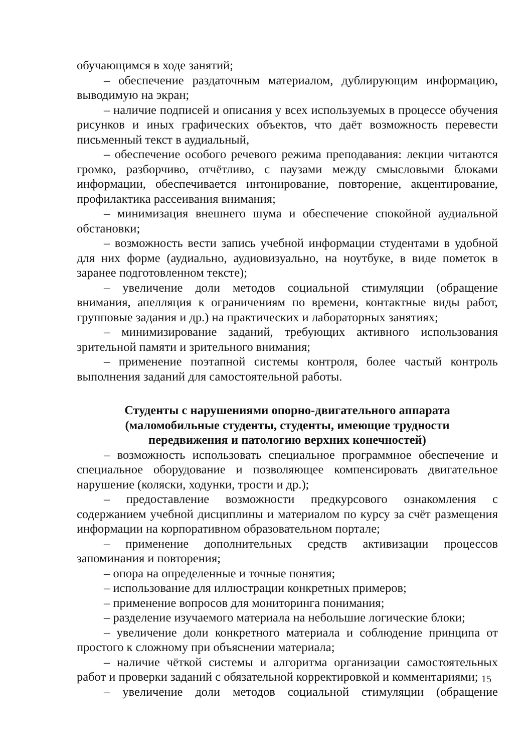обучающимся в ходе занятий;
– обеспечение раздаточным материалом, дублирующим информацию, выводимую на экран;
– наличие подписей и описания у всех используемых в процессе обучения рисунков и иных графических объектов, что даёт возможность перевести письменный текст в аудиальный,
– обеспечение особого речевого режима преподавания: лекции читаются громко, разборчиво, отчётливо, с паузами между смысловыми блоками информации, обеспечивается интонирование, повторение, акцентирование, профилактика рассеивания внимания;
– минимизация внешнего шума и обеспечение спокойной аудиальной обстановки;
– возможность вести запись учебной информации студентами в удобной для них форме (аудиально, аудиовизуально, на ноутбуке, в виде пометок в заранее подготовленном тексте);
– увеличение доли методов социальной стимуляции (обращение внимания, апелляция к ограничениям по времени, контактные виды работ, групповые задания и др.) на практических и лабораторных занятиях;
– минимизирование заданий, требующих активного использования зрительной памяти и зрительного внимания;
– применение поэтапной системы контроля, более частый контроль выполнения заданий для самостоятельной работы.
Студенты с нарушениями опорно-двигательного аппарата
(маломобильные студенты, студенты, имеющие трудности
передвижения и патологию верхних конечностей)
– возможность использовать специальное программное обеспечение и специальное оборудование и позволяющее компенсировать двигательное нарушение (коляски, ходунки, трости и др.);
– предоставление возможности предкурсового ознакомления с содержанием учебной дисциплины и материалом по курсу за счёт размещения информации на корпоративном образовательном портале;
– применение дополнительных средств активизации процессов запоминания и повторения;
– опора на определенные и точные понятия;
– использование для иллюстрации конкретных примеров;
– применение вопросов для мониторинга понимания;
– разделение изучаемого материала на небольшие логические блоки;
– увеличение доли конкретного материала и соблюдение принципа от простого к сложному при объяснении материала;
– наличие чёткой системы и алгоритма организации самостоятельных работ и проверки заданий с обязательной корректировкой и комментариями;
– увеличение доли методов социальной стимуляции (обращение
15